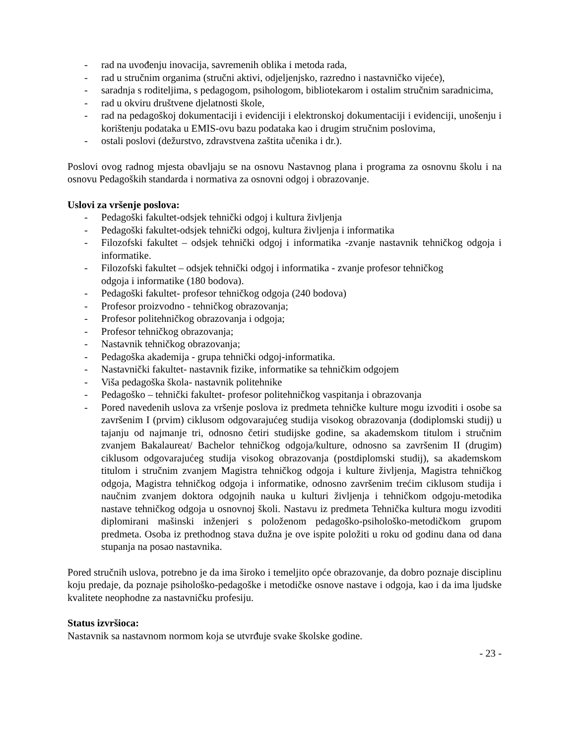- rad na uvođenju inovacija, savremenih oblika i metoda rada,
- rad u stručnim organima (stručni aktivi, odjeljenjsko, razredno i nastavničko vijeće),
- saradnja s roditeljima, s pedagogom, psihologom, bibliotekarom i ostalim stručnim saradnicima,
- rad u okviru društvene djelatnosti škole,
- rad na pedagoškoj dokumentaciji i evidenciji i elektronskoj dokumentaciji i evidenciji, unošenju i korištenju podataka u EMIS-ovu bazu podataka kao i drugim stručnim poslovima,
- ostali poslovi (dežurstvo, zdravstvena zaštita učenika i dr.).
Poslovi ovog radnog mjesta obavljaju se na osnovu Nastavnog plana i programa za osnovnu školu i na osnovu Pedagoških standarda i normativa za osnovni odgoj i obrazovanje.
Uslovi za vršenje poslova:
- Pedagoški fakultet-odsjek tehnički odgoj i kultura življenja
- Pedagoški fakultet-odsjek tehnički odgoj, kultura življenja i informatika
- Filozofski fakultet – odsjek tehnički odgoj i informatika -zvanje nastavnik tehničkog odgoja i informatike.
- Filozofski fakultet – odsjek tehnički odgoj i informatika - zvanje profesor tehničkog
odgoja i informatike (180 bodova).
- Pedagoški fakultet- profesor tehničkog odgoja (240 bodova)
- Profesor proizvodno - tehničkog obrazovanja;
- Profesor politehničkog obrazovanja i odgoja;
- Profesor tehničkog obrazovanja;
- Nastavnik tehničkog obrazovanja;
- Pedagoška akademija - grupa tehnički odgoj-informatika.
- Nastavnički fakultet- nastavnik fizike, informatike sa tehničkim odgojem
- Viša pedagoška škola- nastavnik politehnike
- Pedagoško – tehnički fakultet- profesor politehničkog vaspitanja i obrazovanja
- Pored navedenih uslova za vršenje poslova iz predmeta tehničke kulture mogu izvoditi i osobe sa završenim I (prvim) ciklusom odgovarajućeg studija visokog obrazovanja (dodiplomski studij) u tajanju od najmanje tri, odnosno četiri studijske godine, sa akademskom titulom i stručnim zvanjem Bakalaureat/ Bachelor tehničkog odgoja/kulture, odnosno sa završenim II (drugim) ciklusom odgovarajućeg studija visokog obrazovanja (postdiplomski studij), sa akademskom titulom i stručnim zvanjem Magistra tehničkog odgoja i kulture življenja, Magistra tehničkog odgoja, Magistra tehničkog odgoja i informatike, odnosno završenim trećim ciklusom studija i naučnim zvanjem doktora odgojnih nauka u kulturi življenja i tehničkom odgoju-metodika nastave tehničkog odgoja u osnovnoj školi. Nastavu iz predmeta Tehnička kultura mogu izvoditi diplomirani mašinski inženjeri s položenom pedagoško-psihološko-metodičkom grupom predmeta. Osoba iz prethodnog stava dužna je ove ispite položiti u roku od godinu dana od dana stupanja na posao nastavnika.
Pored stručnih uslova, potrebno je da ima široko i temeljito opće obrazovanje, da dobro poznaje disciplinu koju predaje, da poznaje psihološko-pedagoške i metodičke osnove nastave i odgoja, kao i da ima ljudske kvalitete neophodne za nastavničku profesiju.
Status izvršioca:
Nastavnik sa nastavnom normom koja se utvrđuje svake školske godine.
- 23 -